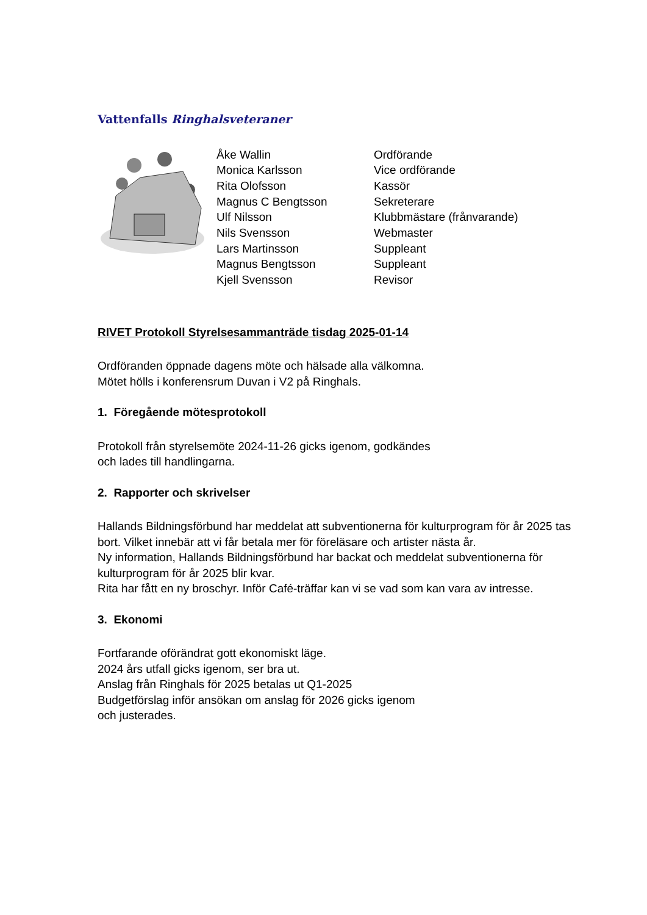Vattenfalls Ringhalsveteraner
| Åke Wallin | Ordförande |
| Monica Karlsson | Vice ordförande |
| Rita Olofsson | Kassör |
| Magnus C Bengtsson | Sekreterare |
| Ulf Nilsson | Klubbmästare (frånvarande) |
| Nils Svensson | Webmaster |
| Lars Martinsson | Suppleant |
| Magnus Bengtsson | Suppleant |
| Kjell Svensson | Revisor |
RIVET Protokoll Styrelsesammanträde tisdag 2025-01-14
Ordföranden öppnade dagens möte och hälsade alla välkomna.
Mötet hölls i konferensrum Duvan i V2 på Ringhals.
1. Föregående mötesprotokoll
Protokoll från styrelsemöte 2024-11-26 gicks igenom, godkändes
och lades till handlingarna.
2. Rapporter och skrivelser
Hallands Bildningsförbund har meddelat att subventionerna för kulturprogram för år 2025 tas bort. Vilket innebär att vi får betala mer för föreläsare och artister nästa år.
Ny information, Hallands Bildningsförbund har backat och meddelat subventionerna för kulturprogram för år 2025 blir kvar.
Rita har fått en ny broschyr. Inför Café-träffar kan vi se vad som kan vara av intresse.
3. Ekonomi
Fortfarande oförändrat gott ekonomiskt läge.
2024 års utfall gicks igenom, ser bra ut.
Anslag från Ringhals för 2025 betalas ut Q1-2025
Budgetförslag inför ansökan om anslag för 2026 gicks igenom
och justerades.